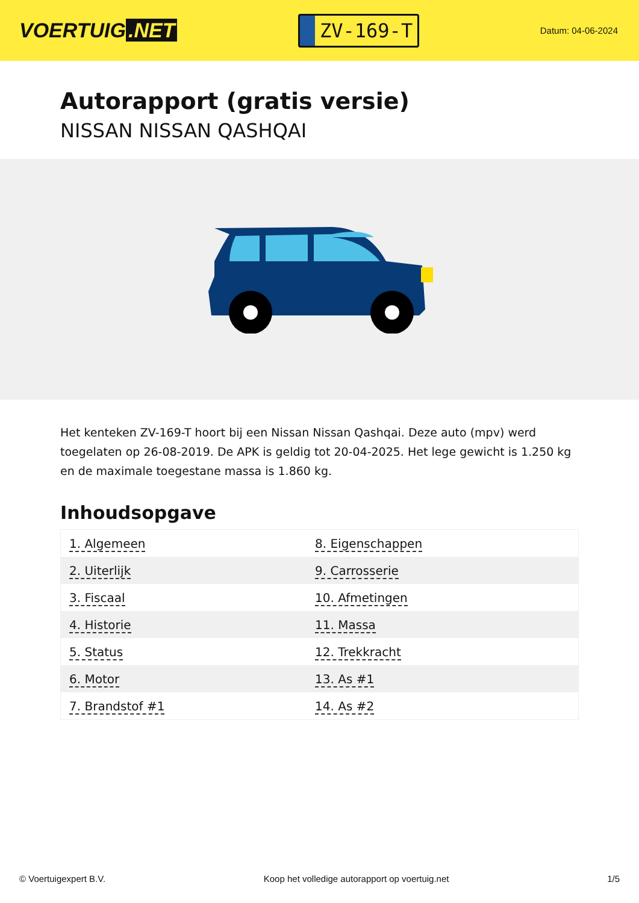VOERTUIG.NET
ZV-169-T
Datum: 04-06-2024
Autorapport (gratis versie)
NISSAN NISSAN QASHQAI
Het kenteken ZV-169-T hoort bij een Nissan Nissan Qashqai. Deze auto (mpv) werd toegelaten op 26-08-2019. De APK is geldig tot 20-04-2025. Het lege gewicht is 1.250 kg en de maximale toegestane massa is 1.860 kg.
Inhoudsopgave
| 1. Algemeen | 8. Eigenschappen |
| 2. Uiterlijk | 9. Carrosserie |
| 3. Fiscaal | 10. Afmetingen |
| 4. Historie | 11. Massa |
| 5. Status | 12. Trekkracht |
| 6. Motor | 13. As #1 |
| 7. Brandstof #1 | 14. As #2 |
© Voertuigexpert B.V. Koop het volledige autorapport op voertuig.net
1/5